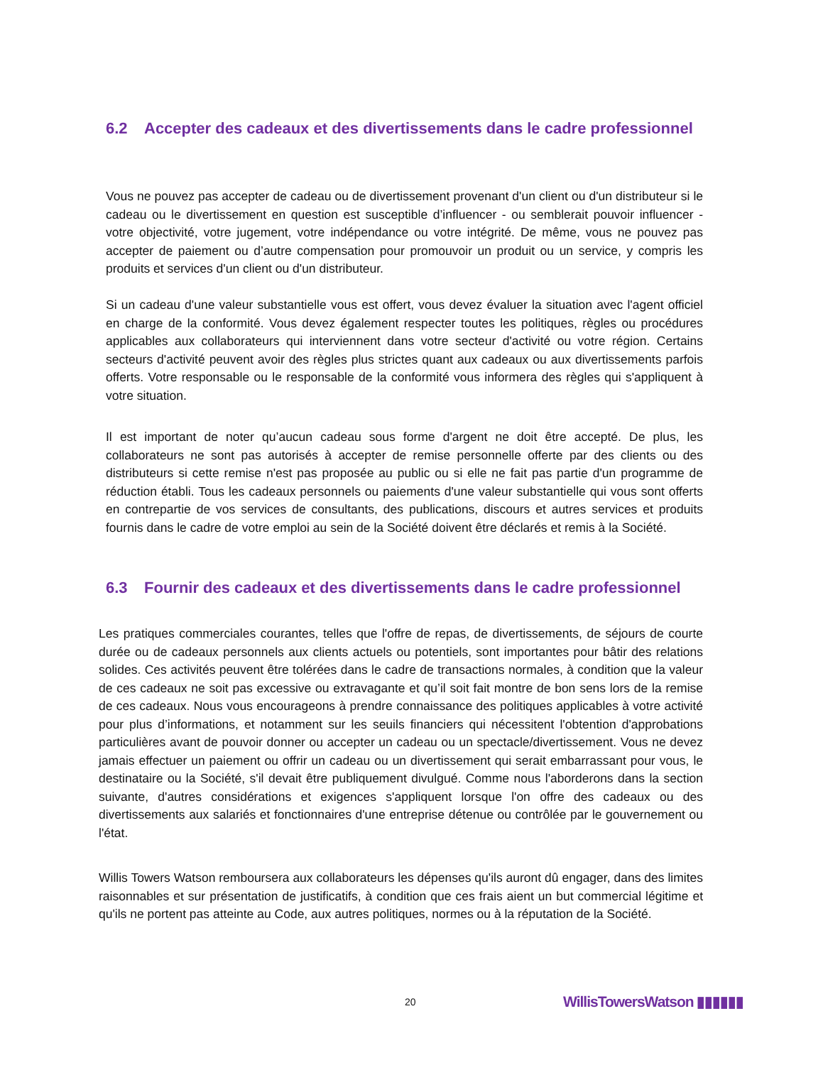6.2 Accepter des cadeaux et des divertissements dans le cadre professionnel
Vous ne pouvez pas accepter de cadeau ou de divertissement provenant d'un client ou d'un distributeur si le cadeau ou le divertissement en question est susceptible d’influencer - ou semblerait pouvoir influencer - votre objectivité, votre jugement, votre indépendance ou votre intégrité. De même, vous ne pouvez pas accepter de paiement ou d’autre compensation pour promouvoir un produit ou un service, y compris les produits et services d'un client ou d'un distributeur.
Si un cadeau d'une valeur substantielle vous est offert, vous devez évaluer la situation avec l'agent officiel en charge de la conformité. Vous devez également respecter toutes les politiques, règles ou procédures applicables aux collaborateurs qui interviennent dans votre secteur d'activité ou votre région. Certains secteurs d'activité peuvent avoir des règles plus strictes quant aux cadeaux ou aux divertissements parfois offerts. Votre responsable ou le responsable de la conformité vous informera des règles qui s'appliquent à votre situation.
Il est important de noter qu’aucun cadeau sous forme d'argent ne doit être accepté. De plus, les collaborateurs ne sont pas autorisés à accepter de remise personnelle offerte par des clients ou des distributeurs si cette remise n'est pas proposée au public ou si elle ne fait pas partie d'un programme de réduction établi. Tous les cadeaux personnels ou paiements d'une valeur substantielle qui vous sont offerts en contrepartie de vos services de consultants, des publications, discours et autres services et produits fournis dans le cadre de votre emploi au sein de la Société doivent être déclarés et remis à la Société.
6.3 Fournir des cadeaux et des divertissements dans le cadre professionnel
Les pratiques commerciales courantes, telles que l'offre de repas, de divertissements, de séjours de courte durée ou de cadeaux personnels aux clients actuels ou potentiels, sont importantes pour bâtir des relations solides. Ces activités peuvent être tolérées dans le cadre de transactions normales, à condition que la valeur de ces cadeaux ne soit pas excessive ou extravagante et qu’il soit fait montre de bon sens lors de la remise de ces cadeaux. Nous vous encourageons à prendre connaissance des politiques applicables à votre activité pour plus d’informations, et notamment sur les seuils financiers qui nécessitent l'obtention d'approbations particulières avant de pouvoir donner ou accepter un cadeau ou un spectacle/divertissement. Vous ne devez jamais effectuer un paiement ou offrir un cadeau ou un divertissement qui serait embarrassant pour vous, le destinataire ou la Société, s'il devait être publiquement divulgué. Comme nous l'aborderons dans la section suivante, d'autres considérations et exigences s'appliquent lorsque l'on offre des cadeaux ou des divertissements aux salariés et fonctionnaires d'une entreprise détenue ou contrôlée par le gouvernement ou l'état.
Willis Towers Watson remboursera aux collaborateurs les dépenses qu'ils auront dû engager, dans des limites raisonnables et sur présentation de justificatifs, à condition que ces frais aient un but commercial légitime et qu'ils ne portent pas atteinte au Code, aux autres politiques, normes ou à la réputation de la Société.
20 WillisTowersWatson ▮▮▮▮▮▮